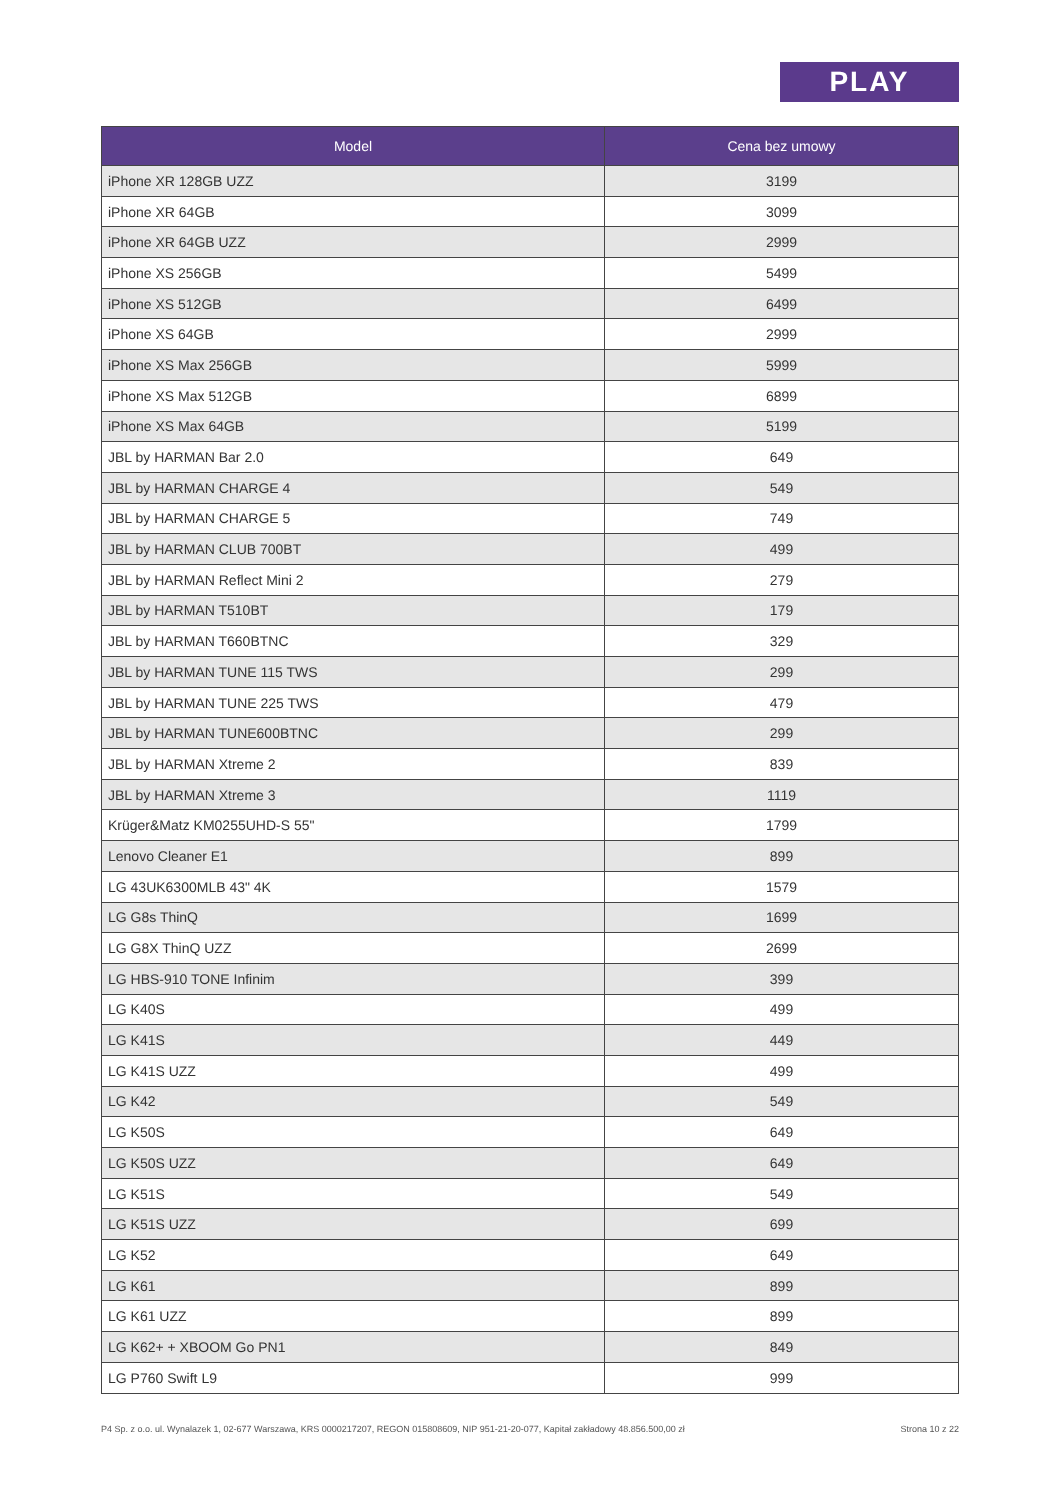PLAY
| Model | Cena bez umowy |
| --- | --- |
| iPhone XR 128GB UZZ | 3199 |
| iPhone XR 64GB | 3099 |
| iPhone XR 64GB UZZ | 2999 |
| iPhone XS 256GB | 5499 |
| iPhone XS 512GB | 6499 |
| iPhone XS 64GB | 2999 |
| iPhone XS Max 256GB | 5999 |
| iPhone XS Max 512GB | 6899 |
| iPhone XS Max 64GB | 5199 |
| JBL by HARMAN Bar 2.0 | 649 |
| JBL by HARMAN CHARGE 4 | 549 |
| JBL by HARMAN CHARGE 5 | 749 |
| JBL by HARMAN CLUB 700BT | 499 |
| JBL by HARMAN Reflect Mini 2 | 279 |
| JBL by HARMAN T510BT | 179 |
| JBL by HARMAN T660BTNC | 329 |
| JBL by HARMAN TUNE 115 TWS | 299 |
| JBL by HARMAN TUNE 225 TWS | 479 |
| JBL by HARMAN TUNE600BTNC | 299 |
| JBL by HARMAN Xtreme 2 | 839 |
| JBL by HARMAN Xtreme 3 | 1119 |
| Krüger&Matz KM0255UHD-S 55" | 1799 |
| Lenovo Cleaner E1 | 899 |
| LG 43UK6300MLB 43" 4K | 1579 |
| LG G8s ThinQ | 1699 |
| LG G8X ThinQ UZZ | 2699 |
| LG HBS-910 TONE Infinim | 399 |
| LG K40S | 499 |
| LG K41S | 449 |
| LG K41S UZZ | 499 |
| LG K42 | 549 |
| LG K50S | 649 |
| LG K50S UZZ | 649 |
| LG K51S | 549 |
| LG K51S UZZ | 699 |
| LG K52 | 649 |
| LG K61 | 899 |
| LG K61 UZZ | 899 |
| LG K62+ + XBOOM Go PN1 | 849 |
| LG P760 Swift L9 | 999 |
P4 Sp. z o.o. ul. Wynalazek 1, 02-677 Warszawa, KRS 0000217207, REGON 015808609, NIP 951-21-20-077, Kapitał zakładowy 48.856.500,00 zł Strona 10 z 22